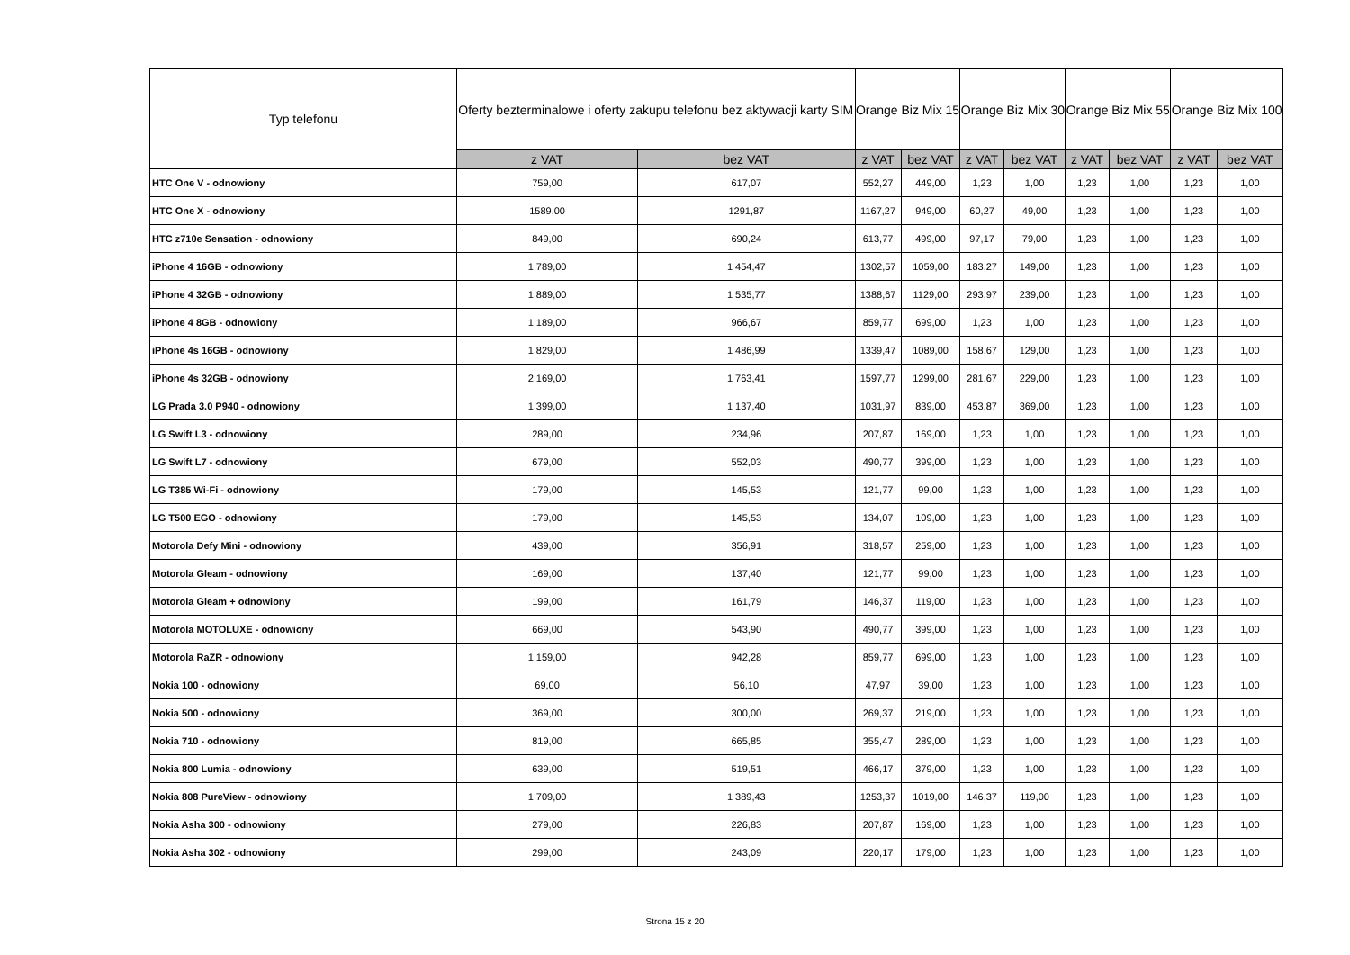| Typ telefonu | Oferty bezterminalowe i oferty zakupu telefonu bez aktywacji karty SIM | | Orange Biz Mix 15 | | Orange Biz Mix 30 | | Orange Biz Mix 55 | | Orange Biz Mix 100 | |
| --- | --- | --- | --- | --- | --- | --- | --- | --- | --- | --- |
| | z VAT | bez VAT | z VAT | bez VAT | z VAT | bez VAT | z VAT | bez VAT | z VAT | bez VAT |
| HTC One V - odnowiony | 759,00 | 617,07 | 552,27 | 449,00 | 1,23 | 1,00 | 1,23 | 1,00 | 1,23 | 1,00 |
| HTC One X - odnowiony | 1589,00 | 1291,87 | 1167,27 | 949,00 | 60,27 | 49,00 | 1,23 | 1,00 | 1,23 | 1,00 |
| HTC z710e Sensation - odnowiony | 849,00 | 690,24 | 613,77 | 499,00 | 97,17 | 79,00 | 1,23 | 1,00 | 1,23 | 1,00 |
| iPhone 4 16GB - odnowiony | 1 789,00 | 1 454,47 | 1302,57 | 1059,00 | 183,27 | 149,00 | 1,23 | 1,00 | 1,23 | 1,00 |
| iPhone 4 32GB - odnowiony | 1 889,00 | 1 535,77 | 1388,67 | 1129,00 | 293,97 | 239,00 | 1,23 | 1,00 | 1,23 | 1,00 |
| iPhone 4 8GB - odnowiony | 1 189,00 | 966,67 | 859,77 | 699,00 | 1,23 | 1,00 | 1,23 | 1,00 | 1,23 | 1,00 |
| iPhone 4s 16GB - odnowiony | 1 829,00 | 1 486,99 | 1339,47 | 1089,00 | 158,67 | 129,00 | 1,23 | 1,00 | 1,23 | 1,00 |
| iPhone 4s 32GB - odnowiony | 2 169,00 | 1 763,41 | 1597,77 | 1299,00 | 281,67 | 229,00 | 1,23 | 1,00 | 1,23 | 1,00 |
| LG Prada 3.0 P940 - odnowiony | 1 399,00 | 1 137,40 | 1031,97 | 839,00 | 453,87 | 369,00 | 1,23 | 1,00 | 1,23 | 1,00 |
| LG Swift L3 - odnowiony | 289,00 | 234,96 | 207,87 | 169,00 | 1,23 | 1,00 | 1,23 | 1,00 | 1,23 | 1,00 |
| LG Swift L7 - odnowiony | 679,00 | 552,03 | 490,77 | 399,00 | 1,23 | 1,00 | 1,23 | 1,00 | 1,23 | 1,00 |
| LG T385 Wi-Fi - odnowiony | 179,00 | 145,53 | 121,77 | 99,00 | 1,23 | 1,00 | 1,23 | 1,00 | 1,23 | 1,00 |
| LG T500 EGO - odnowiony | 179,00 | 145,53 | 134,07 | 109,00 | 1,23 | 1,00 | 1,23 | 1,00 | 1,23 | 1,00 |
| Motorola Defy Mini - odnowiony | 439,00 | 356,91 | 318,57 | 259,00 | 1,23 | 1,00 | 1,23 | 1,00 | 1,23 | 1,00 |
| Motorola Gleam - odnowiony | 169,00 | 137,40 | 121,77 | 99,00 | 1,23 | 1,00 | 1,23 | 1,00 | 1,23 | 1,00 |
| Motorola Gleam + odnowiony | 199,00 | 161,79 | 146,37 | 119,00 | 1,23 | 1,00 | 1,23 | 1,00 | 1,23 | 1,00 |
| Motorola MOTOLUXE - odnowiony | 669,00 | 543,90 | 490,77 | 399,00 | 1,23 | 1,00 | 1,23 | 1,00 | 1,23 | 1,00 |
| Motorola RaZR - odnowiony | 1 159,00 | 942,28 | 859,77 | 699,00 | 1,23 | 1,00 | 1,23 | 1,00 | 1,23 | 1,00 |
| Nokia 100 - odnowiony | 69,00 | 56,10 | 47,97 | 39,00 | 1,23 | 1,00 | 1,23 | 1,00 | 1,23 | 1,00 |
| Nokia 500 - odnowiony | 369,00 | 300,00 | 269,37 | 219,00 | 1,23 | 1,00 | 1,23 | 1,00 | 1,23 | 1,00 |
| Nokia 710 - odnowiony | 819,00 | 665,85 | 355,47 | 289,00 | 1,23 | 1,00 | 1,23 | 1,00 | 1,23 | 1,00 |
| Nokia 800 Lumia - odnowiony | 639,00 | 519,51 | 466,17 | 379,00 | 1,23 | 1,00 | 1,23 | 1,00 | 1,23 | 1,00 |
| Nokia 808 PureView - odnowiony | 1 709,00 | 1 389,43 | 1253,37 | 1019,00 | 146,37 | 119,00 | 1,23 | 1,00 | 1,23 | 1,00 |
| Nokia Asha 300 - odnowiony | 279,00 | 226,83 | 207,87 | 169,00 | 1,23 | 1,00 | 1,23 | 1,00 | 1,23 | 1,00 |
| Nokia Asha 302 - odnowiony | 299,00 | 243,09 | 220,17 | 179,00 | 1,23 | 1,00 | 1,23 | 1,00 | 1,23 | 1,00 |
Strona 15 z 20